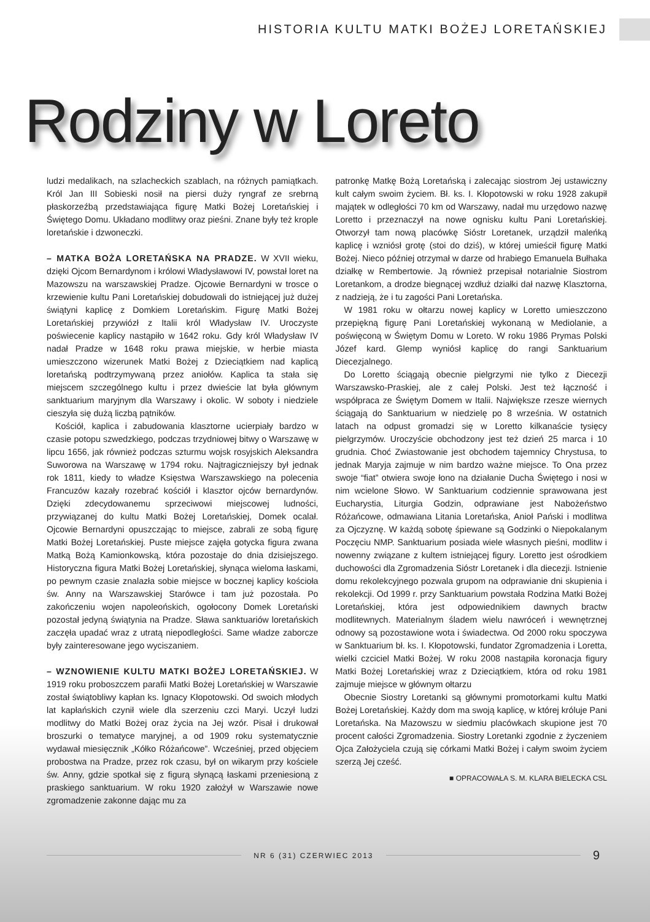HISTORIA KULTU MATKI BOŻEJ LORETAŃSKIEJ
Rodziny w Loreto
ludzi medalikach, na szlacheckich szablach, na różnych pamiątkach. Król Jan III Sobieski nosił na piersi duży ryngraf ze srebrną płaskorzeźbą przedstawiająca figurę Matki Bożej Loretańskiej i Świętego Domu. Układano modlitwy oraz pieśni. Znane były też krople loretańskie i dzwoneczki.
– MATKA BOŻA LORETAŃSKA NA PRADZE. W XVII wieku, dzięki Ojcom Bernardynom i królowi Władysławowi IV, powstał loret na Mazowszu na warszawskiej Pradze. Ojcowie Bernardyni w trosce o krzewienie kultu Pani Loretańskiej dobudowali do istniejącej już dużej świątyni kaplicę z Domkiem Loretańskim. Figurę Matki Bożej Loretańskiej przywiózł z Italii król Władysław IV. Uroczyste poświecenie kaplicy nastąpiło w 1642 roku. Gdy król Władysław IV nadał Pradze w 1648 roku prawa miejskie, w herbie miasta umieszczono wizerunek Matki Bożej z Dzieciątkiem nad kaplicą loretańską podtrzymywaną przez aniołów. Kaplica ta stała się miejscem szczególnego kultu i przez dwieście lat była głównym sanktuarium maryjnym dla Warszawy i okolic. W soboty i niedziele cieszyła się dużą liczbą pątników.
Kościół, kaplica i zabudowania klasztorne ucierpiały bardzo w czasie potopu szwedzkiego, podczas trzydniowej bitwy o Warszawę w lipcu 1656, jak również podczas szturmu wojsk rosyjskich Aleksandra Suworowa na Warszawę w 1794 roku. Najtragiczniejszy był jednak rok 1811, kiedy to władze Księstwa Warszawskiego na polecenia Francuzów kazały rozebrać kościół i klasztor ojców bernardynów. Dzięki zdecydowanemu sprzeciwowi miejscowej ludności, przywiązanej do kultu Matki Bożej Loretańskiej, Domek ocalał. Ojcowie Bernardyni opuszczając to miejsce, zabrali ze sobą figurę Matki Bożej Loretańskiej. Puste miejsce zajęła gotycka figura zwana Matką Bożą Kamionkowską, która pozostaje do dnia dzisiejszego. Historyczna figura Matki Bożej Loretańskiej, słynąca wieloma łaskami, po pewnym czasie znalazła sobie miejsce w bocznej kaplicy kościoła św. Anny na Warszawskiej Starówce i tam już pozostała. Po zakończeniu wojen napoleońskich, ogołocony Domek Loretański pozostał jedyną świątynia na Pradze. Sława sanktuariów loretańskich zaczęła upadać wraz z utratą niepodległości. Same władze zaborcze były zainteresowane jego wyciszaniem.
– WZNOWIENIE KULTU MATKI BOŻEJ LORETAŃSKIEJ. W 1919 roku proboszczem parafii Matki Bożej Loretańskiej w Warszawie został świątobliwy kapłan ks. Ignacy Kłopotowski. Od swoich młodych lat kapłańskich czynił wiele dla szerzeniu czci Maryi. Uczył ludzi modlitwy do Matki Bożej oraz życia na Jej wzór. Pisał i drukował broszurki o tematyce maryjnej, a od 1909 roku systematycznie wydawał miesięcznik „Kółko Różańcowe”. Wcześniej, przed objęciem probostwa na Pradze, przez rok czasu, był on wikarym przy kościele św. Anny, gdzie spotkał się z figurą słynącą łaskami przeniesioną z praskiego sanktuarium. W roku 1920 założył w Warszawie nowe zgromadzenie zakonne dając mu za
patronkę Matkę Bożą Loretańską i zalecając siostrom Jej ustawiczny kult całym swoim życiem. Bł. ks. I. Kłopotowski w roku 1928 zakupił majątek w odległości 70 km od Warszawy, nadał mu urzędowo nazwę Loretto i przeznaczył na nowe ognisku kultu Pani Loretańskiej. Otworzył tam nową placówkę Sióstr Loretanek, urządził maleńką kaplicę i wzniósł grotę (stoi do dziś), w której umieścił figurę Matki Bożej. Nieco później otrzymał w darze od hrabiego Emanuela Bułhaka działkę w Rembertowie. Ją również przepisał notarialnie Siostrom Loretankom, a drodze biegnącej wzdłuż działki dał nazwę Klasztorna, z nadzieją, że i tu zagości Pani Loretańska.
W 1981 roku w ołtarzu nowej kaplicy w Loretto umieszczono przepiękną figurę Pani Loretańskiej wykonaną w Mediolanie, a poświęconą w Świętym Domu w Loreto. W roku 1986 Prymas Polski Józef kard. Glemp wyniósł kaplicę do rangi Sanktuarium Diecezjalnego.
Do Loretto ściągają obecnie pielgrzymi nie tylko z Diecezji Warszawsko-Praskiej, ale z całej Polski. Jest też łączność i współpraca ze Świętym Domem w Italii. Największe rzesze wiernych ściągają do Sanktuarium w niedzielę po 8 września. W ostatnich latach na odpust gromadzi się w Loretto kilkanaście tysięcy pielgrzymów. Uroczyście obchodzony jest też dzień 25 marca i 10 grudnia. Choć Zwiastowanie jest obchodem tajemnicy Chrystusa, to jednak Maryja zajmuje w nim bardzo ważne miejsce. To Ona przez swoje “fiat” otwiera swoje łono na działanie Ducha Świętego i nosi w nim wcielone Słowo. W Sanktuarium codziennie sprawowana jest Eucharystia, Liturgia Godzin, odprawiane jest Nabożeństwo Różańcowe, odmawiana Litania Loretańska, Anioł Pański i modlitwa za Ojczyznę. W każdą sobotę śpiewane są Godzinki o Niepokalanym Poczęciu NMP. Sanktuarium posiada wiele własnych pieśni, modlitw i nowenny związane z kultem istniejącej figury. Loretto jest ośrodkiem duchowości dla Zgromadzenia Sióstr Loretanek i dla diecezji. Istnienie domu rekolekcyjnego pozwala grupom na odprawianie dni skupienia i rekolekcji. Od 1999 r. przy Sanktuarium powstała Rodzina Matki Bożej Loretańskiej, która jest odpowiednikiem dawnych bractw modlitewnych. Materialnym śladem wielu nawróceń i wewnętrznej odnowy są pozostawione wota i świadectwa. Od 2000 roku spoczywa w Sanktuarium bł. ks. I. Kłopotowski, fundator Zgromadzenia i Loretta, wielki czciciel Matki Bożej. W roku 2008 nastąpiła koronacja figury Matki Bożej Loretańskiej wraz z Dzieciątkiem, która od roku 1981 zajmuje miejsce w głównym ołtarzu
Obecnie Siostry Loretanki są głównymi promotorkami kultu Matki Bożej Loretańskiej. Każdy dom ma swoją kaplicę, w której króluje Pani Loretańska. Na Mazowszu w siedmiu placówkach skupione jest 70 procent całości Zgromadzenia. Siostry Loretanki zgodnie z życzeniem Ojca Założyciela czują się córkami Matki Bożej i całym swoim życiem szerzą Jej cześć.
■ OPRACOWAŁA S. M. KLARA BIELECKA CSL
NR 6 (31) CZERWIEC 2013
9